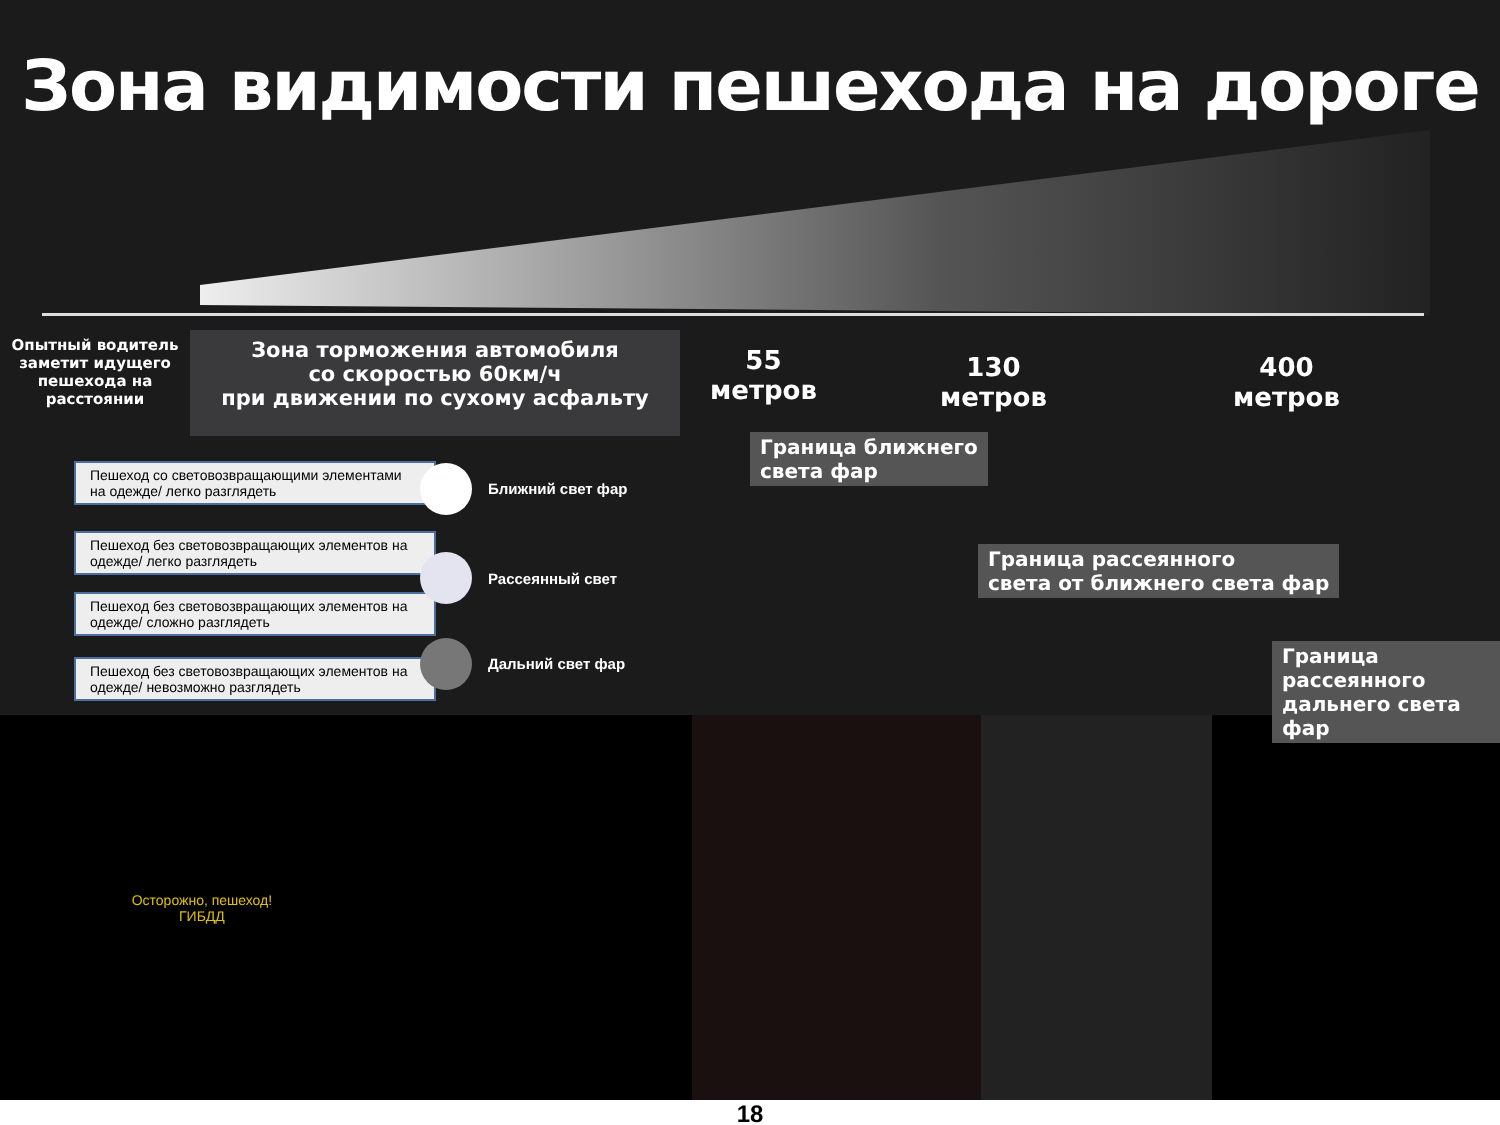Зона видимости пешехода на дороге
Опытный водитель заметит идущего пешехода на расстоянии
Зона торможения автомобиля
со скоростью 60км/ч
при движении по сухому асфальту
55
метров
130
метров
400
метров
Граница ближнего
света фар
Граница рассеянного
света от ближнего света фар
Граница рассеянного
дальнего света фар
Пешеход со световозвращающими элементами на одежде/ легко разглядеть
Пешеход без световозвращающих элементов на одежде/ легко разглядеть
Пешеход без световозвращающих элементов на одежде/ сложно разглядеть
Пешеход без световозвращающих элементов на одежде/ невозможно разглядеть
Ближний свет фар
Рассеянный свет
Дальний свет фар
Осторожно, пешеход!
ГИБДД
18